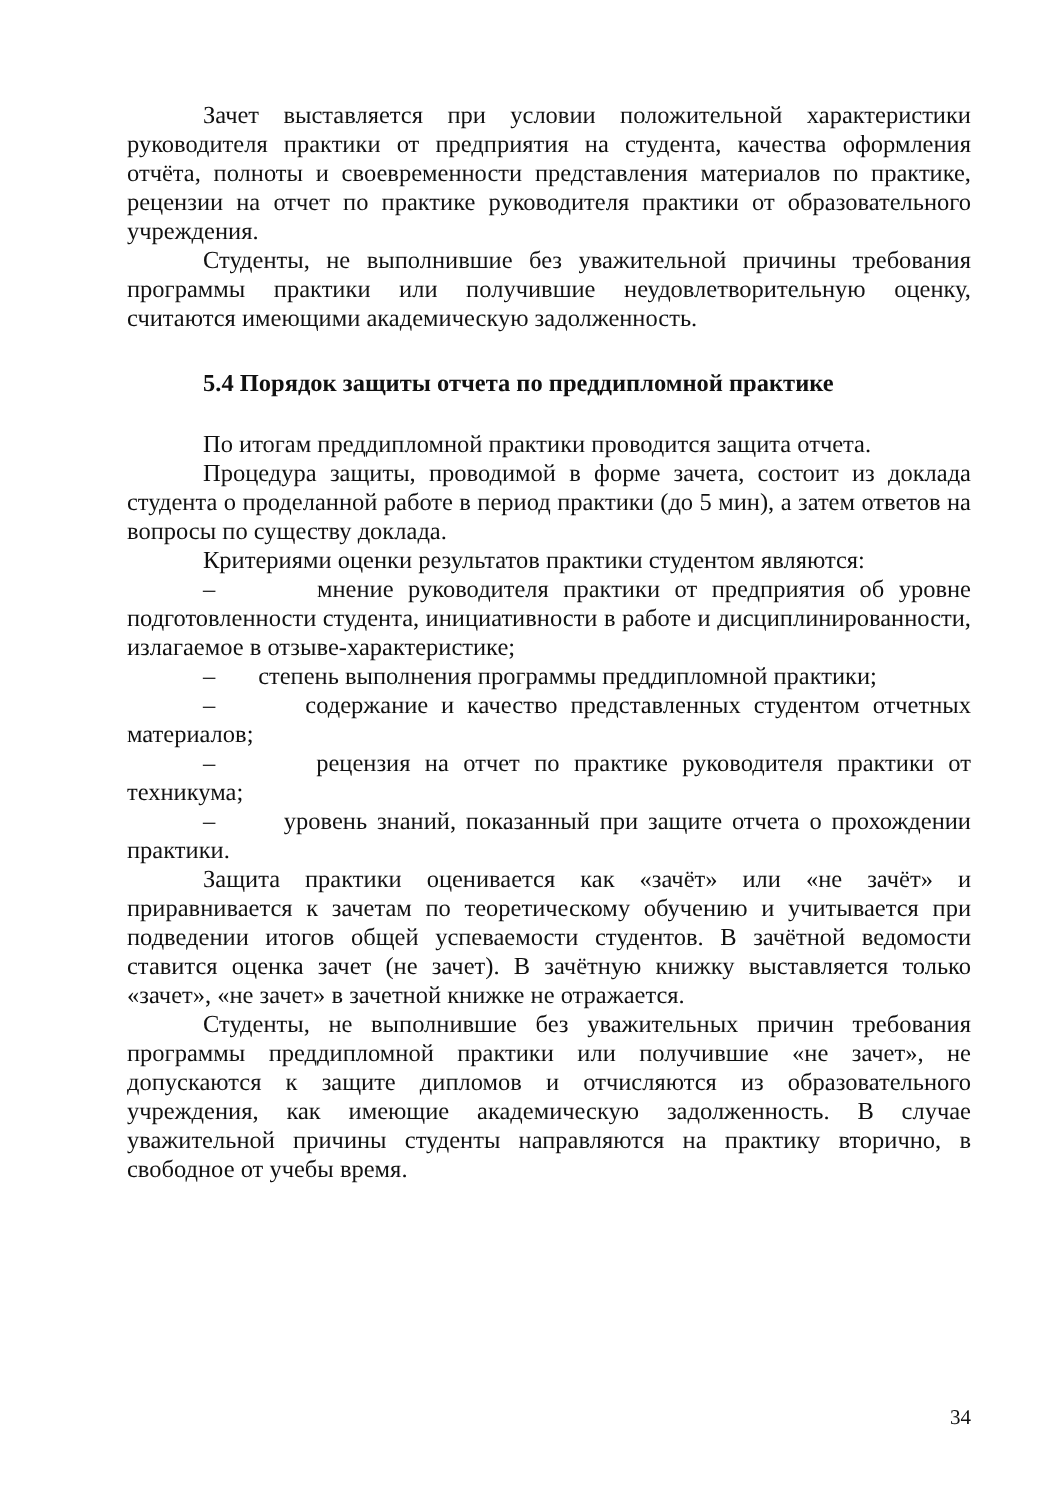Зачет выставляется при условии положительной характеристики руководителя практики от предприятия на студента, качества оформления отчёта, полноты и своевременности представления материалов по практике, рецензии на отчет по практике руководителя практики от образовательного учреждения.
Студенты, не выполнившие без уважительной причины требования программы практики или получившие неудовлетворительную оценку, считаются имеющими академическую задолженность.
5.4 Порядок защиты отчета по преддипломной практике
По итогам преддипломной практики проводится защита отчета.
Процедура защиты, проводимой в форме зачета, состоит из доклада студента о проделанной работе в период практики (до 5 мин), а затем ответов на вопросы по существу доклада.
Критериями оценки результатов практики студентом являются:
– мнение руководителя практики от предприятия об уровне подготовленности студента, инициативности в работе и дисциплинированности, излагаемое в отзыве-характеристике;
– степень выполнения программы преддипломной практики;
– содержание и качество представленных студентом отчетных материалов;
– рецензия на отчет по практике руководителя практики от техникума;
– уровень знаний, показанный при защите отчета о прохождении практики.
Защита практики оценивается как «зачёт» или «не зачёт» и приравнивается к зачетам по теоретическому обучению и учитывается при подведении итогов общей успеваемости студентов. В зачётной ведомости ставится оценка зачет (не зачет). В зачётную книжку выставляется только «зачет», «не зачет» в зачетной книжке не отражается.
Студенты, не выполнившие без уважительных причин требования программы преддипломной практики или получившие «не зачет», не допускаются к защите дипломов и отчисляются из образовательного учреждения, как имеющие академическую задолженность. В случае уважительной причины студенты направляются на практику вторично, в свободное от учебы время.
34